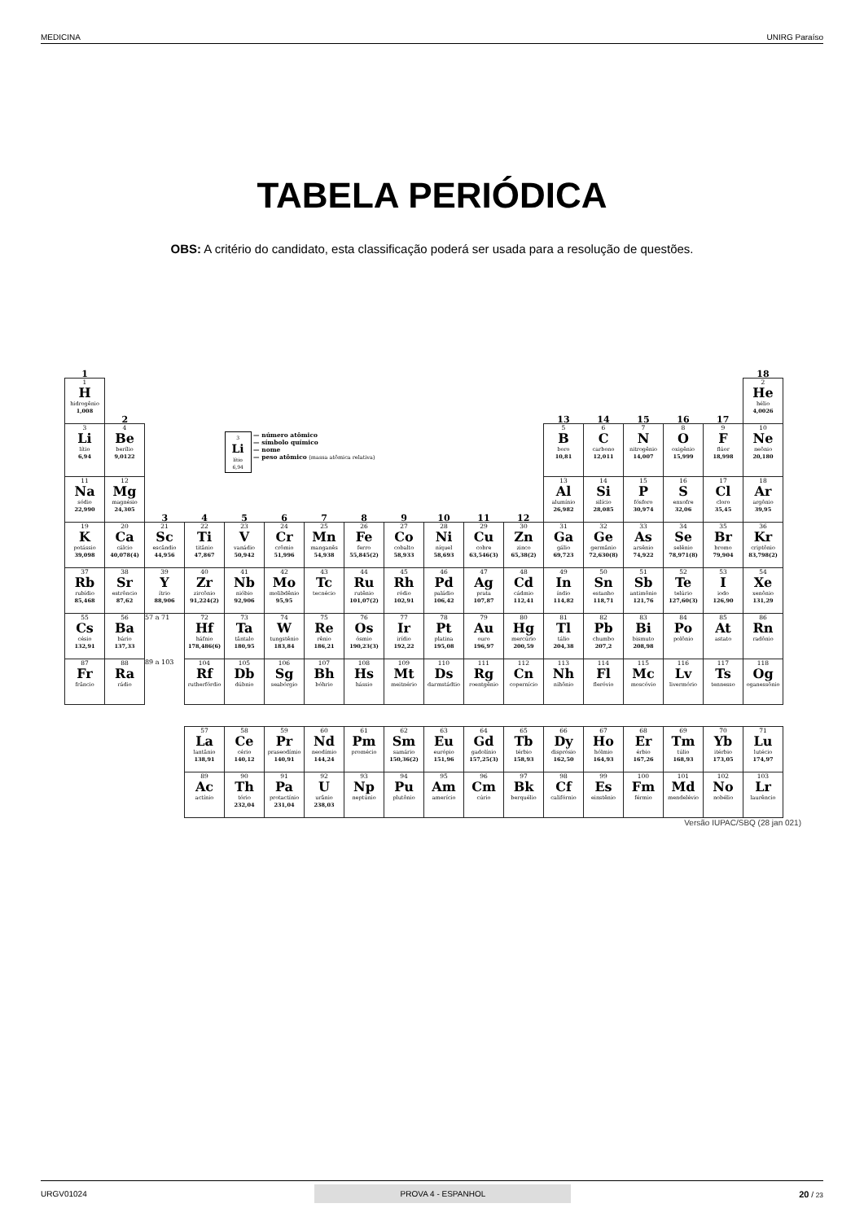MEDICINA UNIRG Paraíso
TABELA PERIÓDICA
OBS: A critério do candidato, esta classificação poderá ser usada para a resolução de questões.
| 1 | | | | | | | | | | | | | | | | | 18 |
| 1 H hidrogênio 1,008 | 2 | | | | | | | | | | | 13 | 14 | 15 | 16 | 17 | 2 He hélio 4,0026 |
| 3 Li lítio 6,94 | 4 Be berílio 9,0122 | | | 3 Li lítio 6,94 — número atômico — símbolo químico — nome — peso atômico (massa atômica relativa) | | | | | | | | 5 B boro 10,81 | 6 C carbono 12,011 | 7 N nitrogênio 14,007 | 8 O oxigênio 15,999 | 9 F flúor 18,998 | 10 Ne neônio 20,180 |
| 11 Na sódio 22,990 | 12 Mg magnésio 24,305 | 3 | 4 | 5 | 6 | 7 | 8 | 9 | 10 | 11 | 12 | 13 Al alumínio 26,982 | 14 Si silício 28,085 | 15 P fósforo 30,974 | 16 S enxofre 32,06 | 17 Cl cloro 35,45 | 18 Ar argônio 39,95 |
| 19 K potássio 39,098 | 20 Ca cálcio 40,078(4) | 21 Sc escândio 44,956 | 22 Ti titânio 47,867 | 23 V vanádio 50,942 | 24 Cr crômio 51,996 | 25 Mn manganês 54,938 | 26 Fe ferro 55,845(2) | 27 Co cobalto 58,933 | 28 Ni níquel 58,693 | 29 Cu cobre 63,546(3) | 30 Zn zinco 65,38(2) | 31 Ga gálio 69,723 | 32 Ge germânio 72,630(8) | 33 As arsênio 74,922 | 34 Se selênio 78,971(8) | 35 Br bromo 79,904 | 36 Kr criptônio 83,798(2) |
| 37 Rb rubídio 85,468 | 38 Sr estrôncio 87,62 | 39 Y ítrio 88,906 | 40 Zr zircônio 91,224(2) | 41 Nb nióbio 92,906 | 42 Mo molibdênio 95,95 | 43 Tc tecnécio | 44 Ru rutênio 101,07(2) | 45 Rh ródio 102,91 | 46 Pd paládio 106,42 | 47 Ag prata 107,87 | 48 Cd cádmio 112,41 | 49 In índio 114,82 | 50 Sn estanho 118,71 | 51 Sb antimônio 121,76 | 52 Te telúrio 127,60(3) | 53 I iodo 126,90 | 54 Xe xenônio 131,29 |
| 55 Cs césio 132,91 | 56 Ba bário 137,33 | 57 a 71 | 72 Hf háfnio 178,486(6) | 73 Ta tântalo 180,95 | 74 W tungstênio 183,84 | 75 Re rênio 186,21 | 76 Os ósmio 190,23(3) | 77 Ir irídio 192,22 | 78 Pt platina 195,08 | 79 Au ouro 196,97 | 80 Hg mercúrio 200,59 | 81 Tl tálio 204,38 | 82 Pb chumbo 207,2 | 83 Bi bismuto 208,98 | 84 Po polônio | 85 At astato | 86 Rn radônio |
| 87 Fr frâncio | 88 Ra rádio | 89 a 103 | 104 Rf rutherfórdio | 105 Db dúbnio | 106 Sg seabórgio | 107 Bh bóhrio | 108 Hs hássio | 109 Mt meitnério | 110 Ds darmstádtio | 111 Rg roentgênio | 112 Cn copernício | 113 Nh nihônio | 114 Fl fleróvio | 115 Mc moscóvio | 116 Lv livermório | 117 Ts tennesso | 118 Og oganessônio |
| | | | 57 La lantânio 138,91 | 58 Ce cério 140,12 | 59 Pr praseodímio 140,91 | 60 Nd neodímio 144,24 | 61 Pm promécio | 62 Sm samário 150,36(2) | 63 Eu európio 151,96 | 64 Gd gadolínio 157,25(3) | 65 Tb térbio 158,93 | 66 Dy disprósio 162,50 | 67 Ho hólmio 164,93 | 68 Er érbio 167,26 | 69 Tm túlio 168,93 | 70 Yb itérbio 173,05 | 71 Lu lutécio 174,97 |
| | | | 89 Ac actínio | 90 Th tório 232,04 | 91 Pa protactínio 231,04 | 92 U urânio 238,03 | 93 Np neptúnio | 94 Pu plutônio | 95 Am amerício | 96 Cm cúrio | 97 Bk berquélio | 98 Cf califórnio | 99 Es einstênio | 100 Fm férmio | 101 Md mendelévio | 102 No nobélio | 103 Lr laurêncio |
Versão IUPAC/SBQ (28 jan 021)
URGV01024 PROVA 4 - ESPANHOL 20 / 23